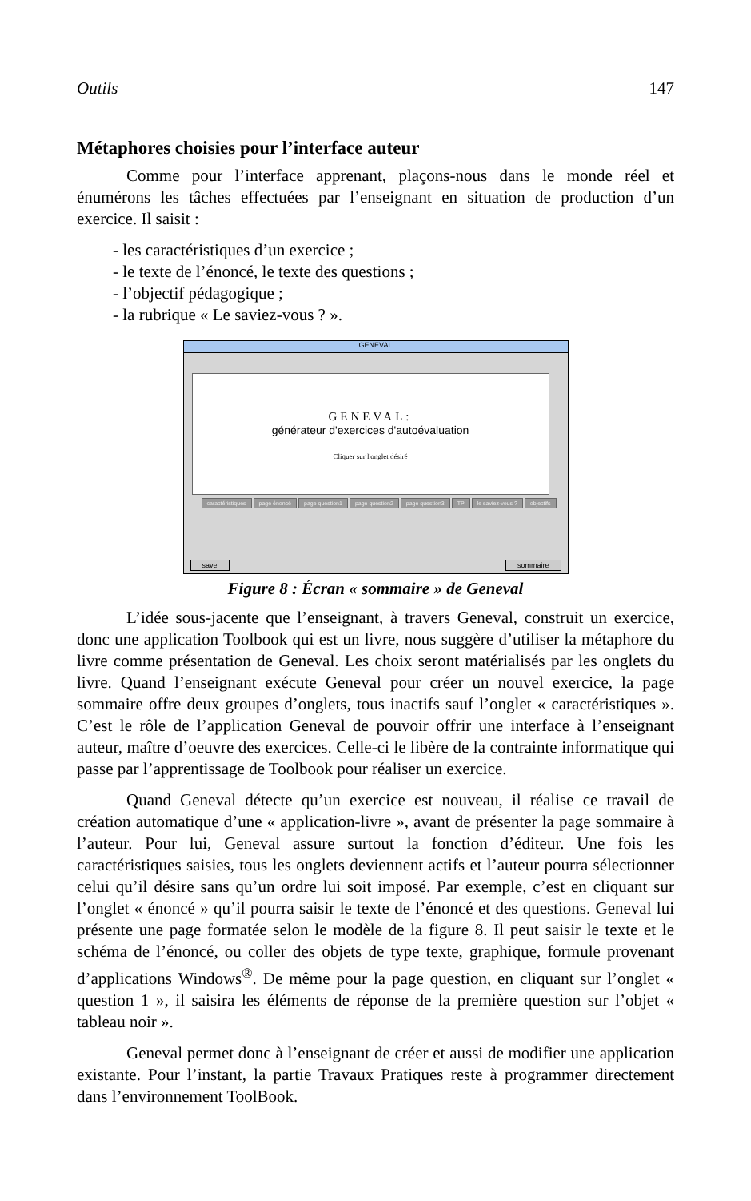Outils 147
Métaphores choisies pour l’interface auteur
Comme pour l’interface apprenant, plaçons-nous dans le monde réel et énumérons les tâches effectuées par l’enseignant en situation de production d’un exercice. Il saisit :
- les caractéristiques d’un exercice ;
- le texte de l’énoncé, le texte des questions ;
- l’objectif pédagogique ;
- la rubrique « Le saviez-vous ? ».
GENEVAL
GENEVAL:
générateur d'exercices d'autoévaluation
Cliquer sur l'onglet désiré
caractéristiques page énoncé page question1 page question2 page question3 TP le saviez-vous ? objectifs
save sommaire
Figure 8 : Écran « sommaire » de Geneval
L’idée sous-jacente que l’enseignant, à travers Geneval, construit un exercice, donc une application Toolbook qui est un livre, nous suggère d’utiliser la métaphore du livre comme présentation de Geneval. Les choix seront matérialisés par les onglets du livre. Quand l’enseignant exécute Geneval pour créer un nouvel exercice, la page sommaire offre deux groupes d’onglets, tous inactifs sauf l’onglet « caractéristiques ». C’est le rôle de l’application Geneval de pouvoir offrir une interface à l’enseignant auteur, maître d’oeuvre des exercices. Celle-ci le libère de la contrainte informatique qui passe par l’apprentissage de Toolbook pour réaliser un exercice.
Quand Geneval détecte qu’un exercice est nouveau, il réalise ce travail de création automatique d’une « application-livre », avant de présenter la page sommaire à l’auteur. Pour lui, Geneval assure surtout la fonction d’éditeur. Une fois les caractéristiques saisies, tous les onglets deviennent actifs et l’auteur pourra sélectionner celui qu’il désire sans qu’un ordre lui soit imposé. Par exemple, c’est en cliquant sur l’onglet « énoncé » qu’il pourra saisir le texte de l’énoncé et des questions. Geneval lui présente une page formatée selon le modèle de la figure 8. Il peut saisir le texte et le schéma de l’énoncé, ou coller des objets de type texte, graphique, formule provenant d’applications Windows<sup>®</sup>. De même pour la page question, en cliquant sur l’onglet « question 1 », il saisira les éléments de réponse de la première question sur l’objet « tableau noir ».
Geneval permet donc à l’enseignant de créer et aussi de modifier une application existante. Pour l’instant, la partie Travaux Pratiques reste à programmer directement dans l’environnement ToolBook.